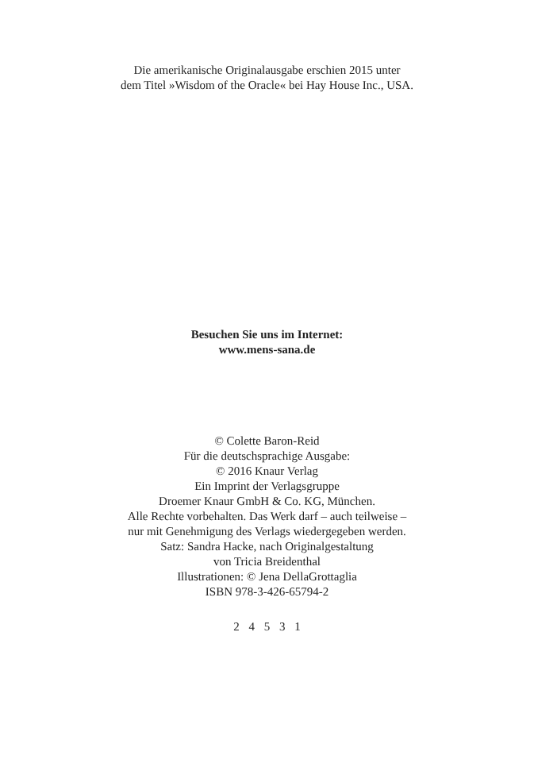Die amerikanische Originalausgabe erschien 2015 unter
dem Titel »Wisdom of the Oracle« bei Hay House Inc., USA.
Besuchen Sie uns im Internet:
www.mens-sana.de
© Colette Baron-Reid
Für die deutschsprachige Ausgabe:
© 2016 Knaur Verlag
Ein Imprint der Verlagsgruppe
Droemer Knaur GmbH & Co. KG, München.
Alle Rechte vorbehalten. Das Werk darf – auch teilweise –
nur mit Genehmigung des Verlags wiedergegeben werden.
Satz: Sandra Hacke, nach Originalgestaltung
von Tricia Breidenthal
Illustrationen: © Jena DellaGrottaglia
ISBN 978-3-426-65794-2
2 4 5 3 1